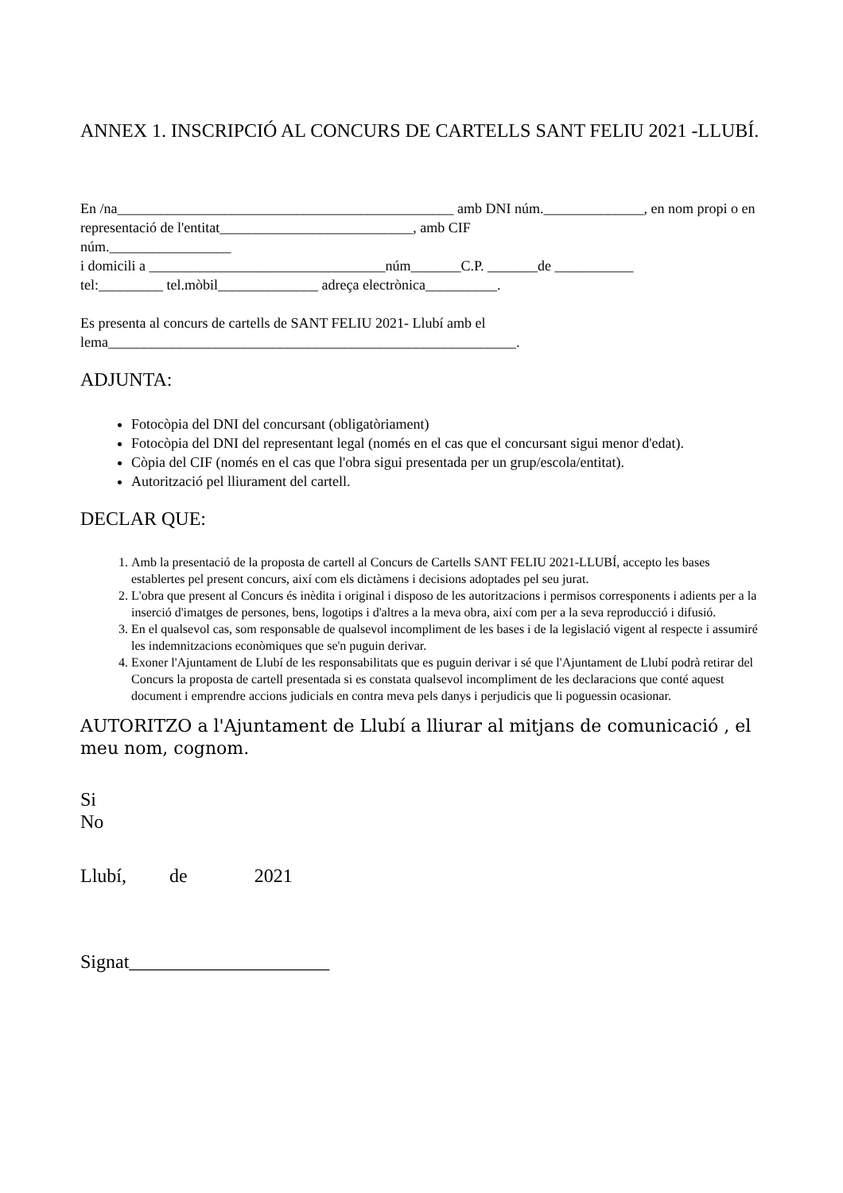ANNEX 1. INSCRIPCIÓ AL CONCURS DE CARTELLS SANT FELIU 2021 -LLUBÍ.
En /na_______________________________________________ amb DNI núm.______________, en nom propi o en representació de l'entitat___________________________, amb CIF
núm._________________
i domicili a _________________________________núm_______C.P. _______de ___________
tel:_________ tel.mòbil______________ adreça electrònica__________.
Es presenta al concurs de cartells de SANT FELIU 2021- Llubí amb el
lema_________________________________________________________.
ADJUNTA:
Fotocòpia del DNI del concursant (obligatòriament)
Fotocòpia del DNI del representant legal (només en el cas que el concursant sigui menor d'edat).
Còpia del CIF (només en el cas que l'obra sigui presentada per un grup/escola/entitat).
Autorització pel lliurament del cartell.
DECLAR QUE:
1. Amb la presentació de la proposta de cartell al Concurs de Cartells SANT FELIU 2021-LLUBÍ, accepto les bases establertes pel present concurs, així com els dictàmens i decisions adoptades pel seu jurat.
2. L'obra que present al Concurs és inèdita i original i disposo de les autoritzacions i permisos corresponents i adients per a la inserció d'imatges de persones, bens, logotips i d'altres a la meva obra, així com per a la seva reproducció i difusió.
3. En el qualsevol cas, som responsable de qualsevol incompliment de les bases i de la legislació vigent al respecte i assumiré les indemnitzacions econòmiques que se'n puguin derivar.
4. Exoner l'Ajuntament de Llubí de les responsabilitats que es puguin derivar i sé que l'Ajuntament de Llubí podrà retirar del Concurs la proposta de cartell presentada si es constata qualsevol incompliment de les declaracions que conté aquest document i emprendre accions judicials en contra meva pels danys i perjudicis que li poguessin ocasionar.
AUTORITZO a l'Ajuntament de Llubí a lliurar al mitjans de comunicació , el meu nom, cognom.
Si
No
Llubí, de 2021
Signat_____________________